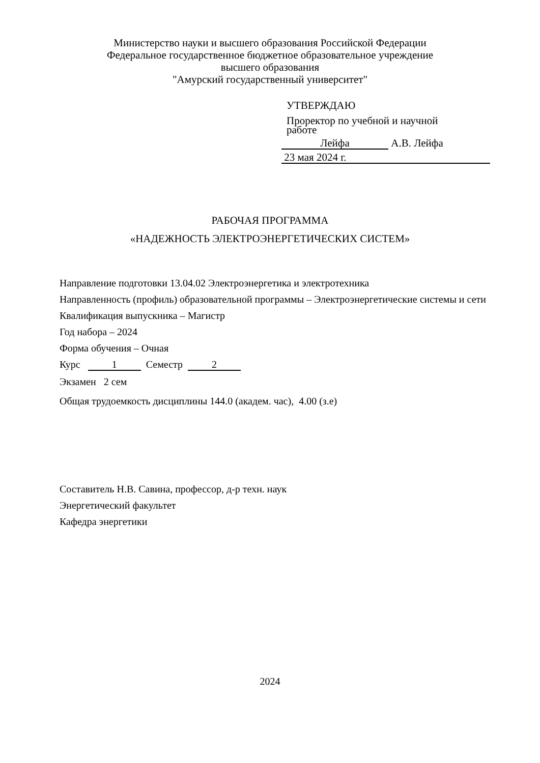Министерство науки и высшего образования Российской Федерации
Федеральное государственное бюджетное образовательное учреждение
высшего образования
"Амурский государственный университет"
УТВЕРЖДАЮ
Проректор по учебной и научной
работе
Лейфа А.В. Лейфа
23 мая 2024 г.
РАБОЧАЯ ПРОГРАММА
«НАДЕЖНОСТЬ ЭЛЕКТРОЭНЕРГЕТИЧЕСКИХ СИСТЕМ»
Направление подготовки 13.04.02 Электроэнергетика и электротехника
Направленность (профиль) образовательной программы – Электроэнергетические системы и сети
Квалификация выпускника – Магистр
Год набора – 2024
Форма обучения – Очная
Курс 1 Семестр 2
Экзамен 2 сем
Общая трудоемкость дисциплины 144.0 (академ. час), 4.00 (з.е)
Составитель Н.В. Савина, профессор, д-р техн. наук
Энергетический факультет
Кафедра энергетики
2024